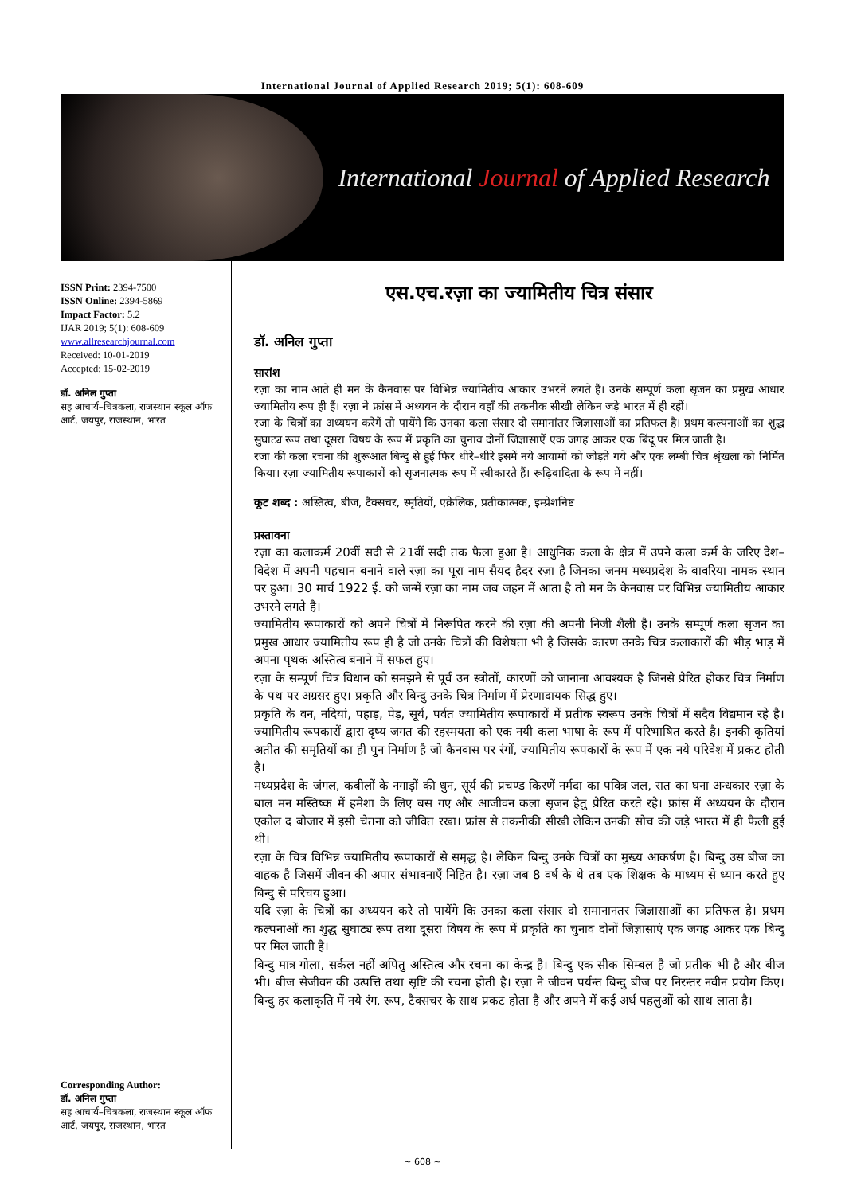International Journal of Applied Research 2019; 5(1): 608-609
International Journal of Applied Research
ISSN Print: 2394-7500
ISSN Online: 2394-5869
Impact Factor: 5.2
IJAR 2019; 5(1): 608-609
www.allresearchjournal.com
Received: 10-01-2019
Accepted: 15-02-2019
डॉ. अनिल गुप्ता
सह आचार्य–चित्रकला, राजस्थान स्कूल ऑफ आर्ट, जयपुर, राजस्थान, भारत
Corresponding Author:
डॉ. अनिल गुप्ता
सह आचार्य–चित्रकला, राजस्थान स्कूल ऑफ आर्ट, जयपुर, राजस्थान, भारत
एस.एच.रज़ा का ज्यामितीय चित्र संसार
डॉ. अनिल गुप्ता
सारांश
रज़ा का नाम आते ही मन के कैनवास पर विभिन्न ज्यामितीय आकार उभरनें लगते हैं। उनके सम्पूर्ण कला सृजन का प्रमुख आधार ज्यामितीय रूप ही हैं। रज़ा ने फ्रांस में अध्ययन के दौरान वहाँ की तकनीक सीखी लेकिन जड़े भारत में ही रहीं।
रजा के चित्रों का अध्ययन करेगें तो पायेंगे कि उनका कला संसार दो समानांतर जिज्ञासाओं का प्रतिफल है। प्रथम कल्पनाओं का शुद्ध सुघाट्य रूप तथा दूसरा विषय के रूप में प्रकृति का चुनाव दोनों जिज्ञासाऐं एक जगह आकर एक बिंदू पर मिल जाती है।
रजा की कला रचना की शुरूआत बिन्दु से हुई फिर धीरे–धीरे इसमें नये आयामों को जोड़ते गये और एक लम्बी चित्र श्रृंखला को निर्मित किया। रज़ा ज्यामितीय रूपाकारों को सृजनात्मक रूप में स्वीकारते हैं। रूढ़िवादिता के रूप में नहीं।
कूट शब्द : अस्तित्व, बीज, टैक्सचर, स्मृतियों, एक्रेलिक, प्रतीकात्मक, इम्प्रेशनिष्ट
प्रस्तावना
रज़ा का कलाकर्म 20वीं सदी से 21वीं सदी तक फैला हुआ है। आधुनिक कला के क्षेत्र में उपने कला कर्म के जरिए देश–विदेश में अपनी पहचान बनाने वाले रज़ा का पूरा नाम सैयद हैदर रज़ा है जिनका जनम मध्यप्रदेश के बावरिया नामक स्थान पर हुआ। 30 मार्च 1922 ई. को जन्में रज़ा का नाम जब जहन में आता है तो मन के केनवास पर विभिन्न ज्यामितीय आकार उभरने लगते है।
ज्यामितीय रूपाकारों को अपने चित्रों में निरूपित करने की रज़ा की अपनी निजी शैली है। उनके सम्पूर्ण कला सृजन का प्रमुख आधार ज्यामितीय रूप ही है जो उनके चित्रों की विशेषता भी है जिसके कारण उनके चित्र कलाकारों की भीड़ भाड़ में अपना पृथक अस्तित्व बनाने में सफल हुए।
रज़ा के सम्पूर्ण चित्र विधान को समझने से पूर्व उन स्त्रोतों, कारणों को जानाना आवश्यक है जिनसे प्रेरित होकर चित्र निर्माण के पथ पर अग्रसर हुए। प्रकृति और बिन्दु उनके चित्र निर्माण में प्रेरणादायक सिद्ध हुए।
प्रकृति के वन, नदियां, पहाड़, पेड़, सूर्य, पर्वत ज्यामितीय रूपाकारों में प्रतीक स्वरूप उनके चित्रों में सदैव विद्यमान रहे है। ज्यामितीय रूपकारों द्वारा दृष्य जगत की रहस्मयता को एक नयी कला भाषा के रूप में परिभाषित करते है। इनकी कृतियां अतीत की समृतियों का ही पुन निर्माण है जो कैनवास पर रंगों, ज्यामितीय रूपकारों के रूप में एक नये परिवेश में प्रकट होती है।
मध्यप्रदेश के जंगल, कबीलों के नगाड़ों की धुन, सूर्य की प्रचण्ड किरणें नर्मदा का पवित्र जल, रात का घना अन्धकार रज़ा के बाल मन मस्तिष्क में हमेशा के लिए बस गए और आजीवन कला सृजन हेतु प्रेरित करते रहे। फ्रांस में अध्ययन के दौरान एकोल द बोजार में इसी चेतना को जीवित रखा। फ्रांस से तकनीकी सीखी लेकिन उनकी सोच की जड़े भारत में ही फैली हुई थी।
रज़ा के चित्र विभिन्न ज्यामितीय रूपाकारों से समृद्ध है। लेकिन बिन्दु उनके चित्रों का मुख्य आकर्षण है। बिन्दु उस बीज का वाहक है जिसमें जीवन की अपार संभावनाएँ निहित है। रज़ा जब 8 वर्ष के थे तब एक शिक्षक के माध्यम से ध्यान करते हुए बिन्दु से परिचय हुआ।
यदि रज़ा के चित्रों का अध्ययन करे तो पायेंगे कि उनका कला संसार दो समानानतर जिज्ञासाओं का प्रतिफल हे। प्रथम कल्पनाओं का शुद्ध सुघाट्य रूप तथा दूसरा विषय के रूप में प्रकृति का चुनाव दोनों जिज्ञासाएं एक जगह आकर एक बिन्दु पर मिल जाती है।
बिन्दु मात्र गोला, सर्कल नहीं अपितु अस्तित्व और रचना का केन्द्र है। बिन्दु एक सीक सिम्बल है जो प्रतीक भी है और बीज भी। बीज सेजीवन की उत्पत्ति तथा सृष्टि की रचना होती है। रज़ा ने जीवन पर्यन्त बिन्दु बीज पर निरन्तर नवीन प्रयोग किए। बिन्दु हर कलाकृति में नये रंग, रूप, टैक्सचर के साथ प्रकट होता है और अपने में कई अर्थ पहलुओं को साथ लाता है।
~ 608 ~